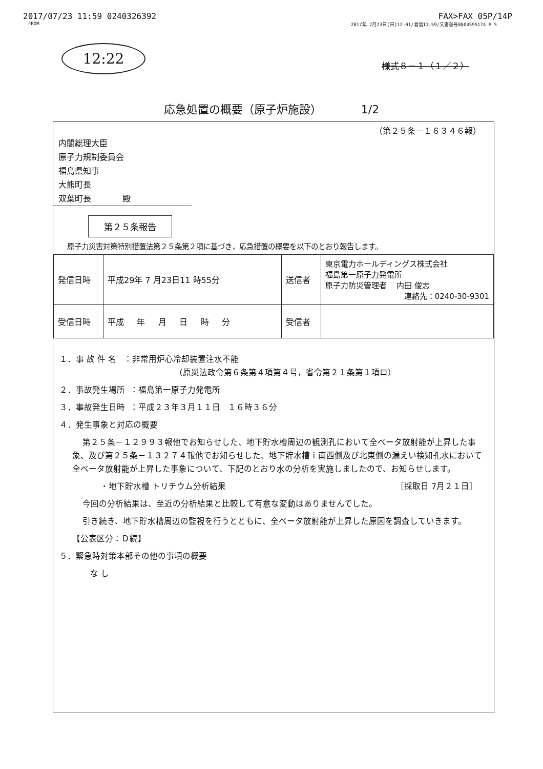2017/07/23 11:59 0240326392 FAX>FAX 05P/14P
FROM 2017年 7月23日(日)12:01/着信11:59/文書番号8804595174 P 5
12:22
様式８－１（１／２）
応急処置の概要（原子炉施設） 1/2
（第２５条－１６３４６報）
内閣総理大臣
原子力規制委員会
福島県知事
大熊町長
双葉町長 殿
第２５条報告
原子力災害対策特別措置法第２５条第２項に基づき，応急措置の概要を以下のとおり報告します。
| 発信日時 | 平成29年 7 月23日11 時55分 | 送信者 | 東京電力ホールディングス株式会社 福島第一原子力発電所 原子力防災管理者 内田 俊志 連絡先：0240-30-9301 |
| 受信日時 | 平成 年 月 日 時 分 | 受信者 | |
１．事 故 件 名 ：非常用炉心冷却装置注水不能
（原災法政令第６条第４項第４号，省令第２１条第１項ロ）
２．事故発生場所 ：福島第一原子力発電所
３．事故発生日時 ：平成２３年３月１１日 １６時３６分
４．発生事象と対応の概要
第２５条－１２９９３報他でお知らせした、地下貯水槽周辺の観測孔において全ベータ放射能が上昇した事象、及び第２５条－１３２７４報他でお知らせした、地下貯水槽ｉ南西側及び北東側の漏えい検知孔水において全ベータ放射能が上昇した事象について、下記のとおり水の分析を実施しましたので、お知らせします。
・地下貯水槽 トリチウム分析結果 ［採取日 7月２１日］
今回の分析結果は、至近の分析結果と比較して有意な変動はありませんでした。
引き続き、地下貯水槽周辺の監視を行うとともに、全ベータ放射能が上昇した原因を調査していきます。
【公表区分：Ｄ続】
５．緊急時対策本部その他の事項の概要
な し